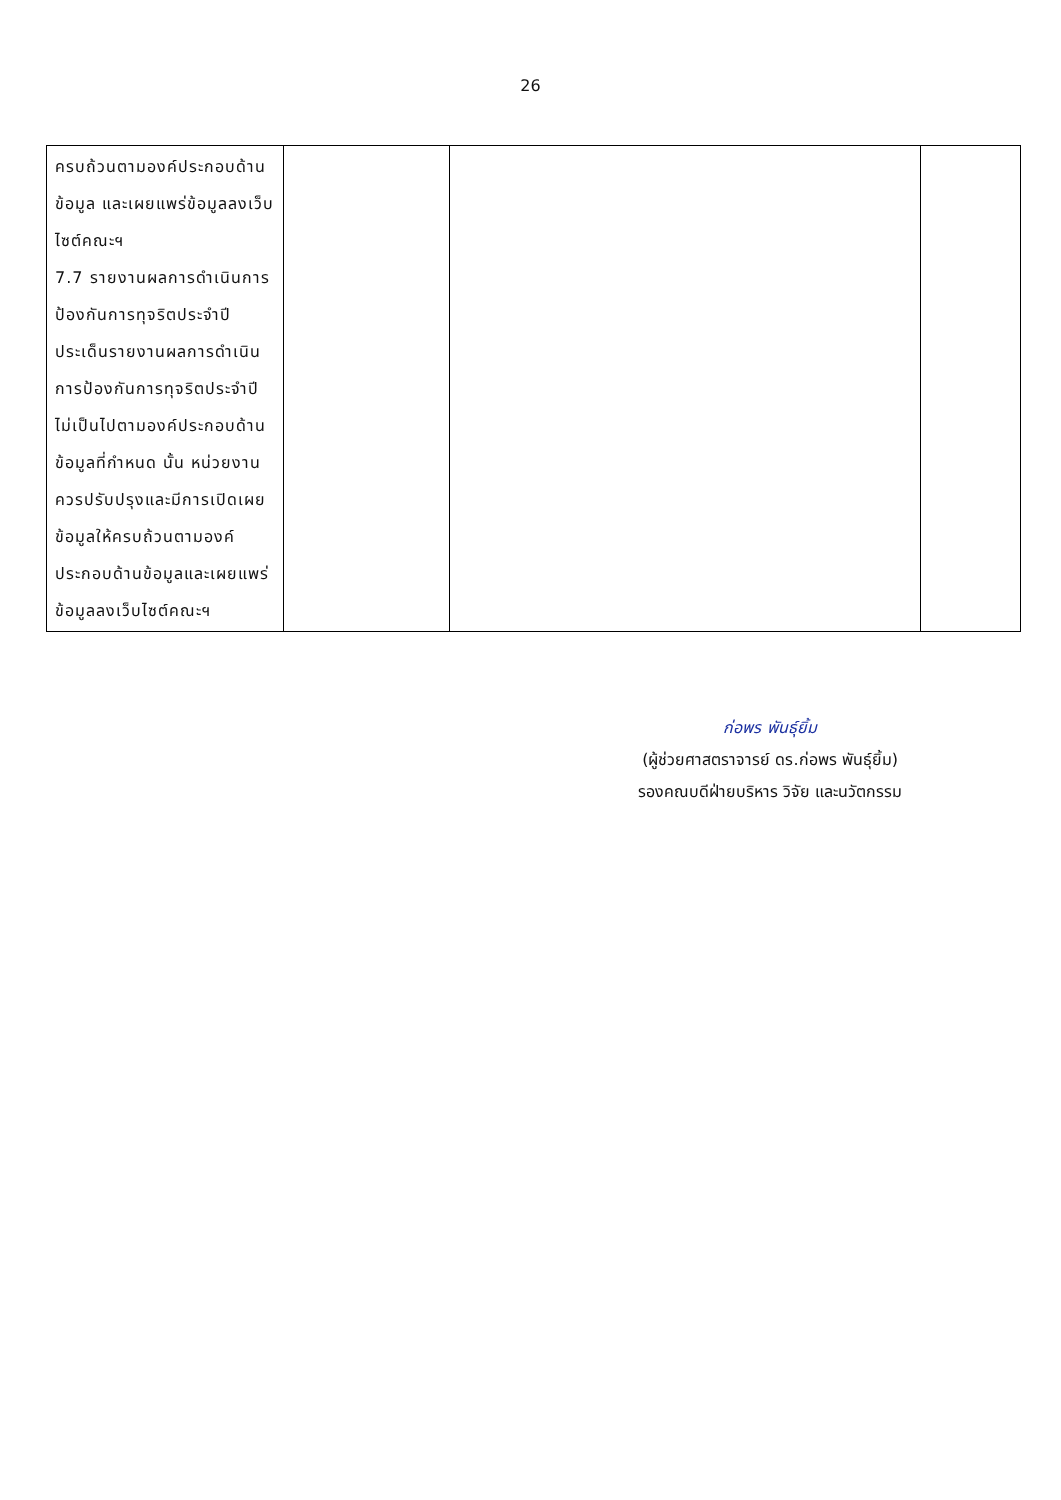26
| ครบถ้วนตามองค์ประกอบด้านข้อมูล และเผยแพร่ข้อมูลลงเว็บไซต์คณะฯ 7.7 รายงานผลการดำเนินการป้องกันการทุจริตประจำปี ประเด็นรายงานผลการดำเนินการป้องกันการทุจริตประจำปีไม่เป็นไปตามองค์ประกอบด้านข้อมูลที่กำหนด นั้น หน่วยงานควรปรับปรุงและมีการเปิดเผยข้อมูลให้ครบถ้วนตามองค์ประกอบด้านข้อมูลและเผยแพร่ข้อมูลลงเว็บไซต์คณะฯ | | | |
ก่อพร พันธุ์ยิ้ม
(ผู้ช่วยศาสตราจารย์ ดร.ก่อพร พันธุ์ยิ้ม)
รองคณบดีฝ่ายบริหาร วิจัย และนวัตกรรม